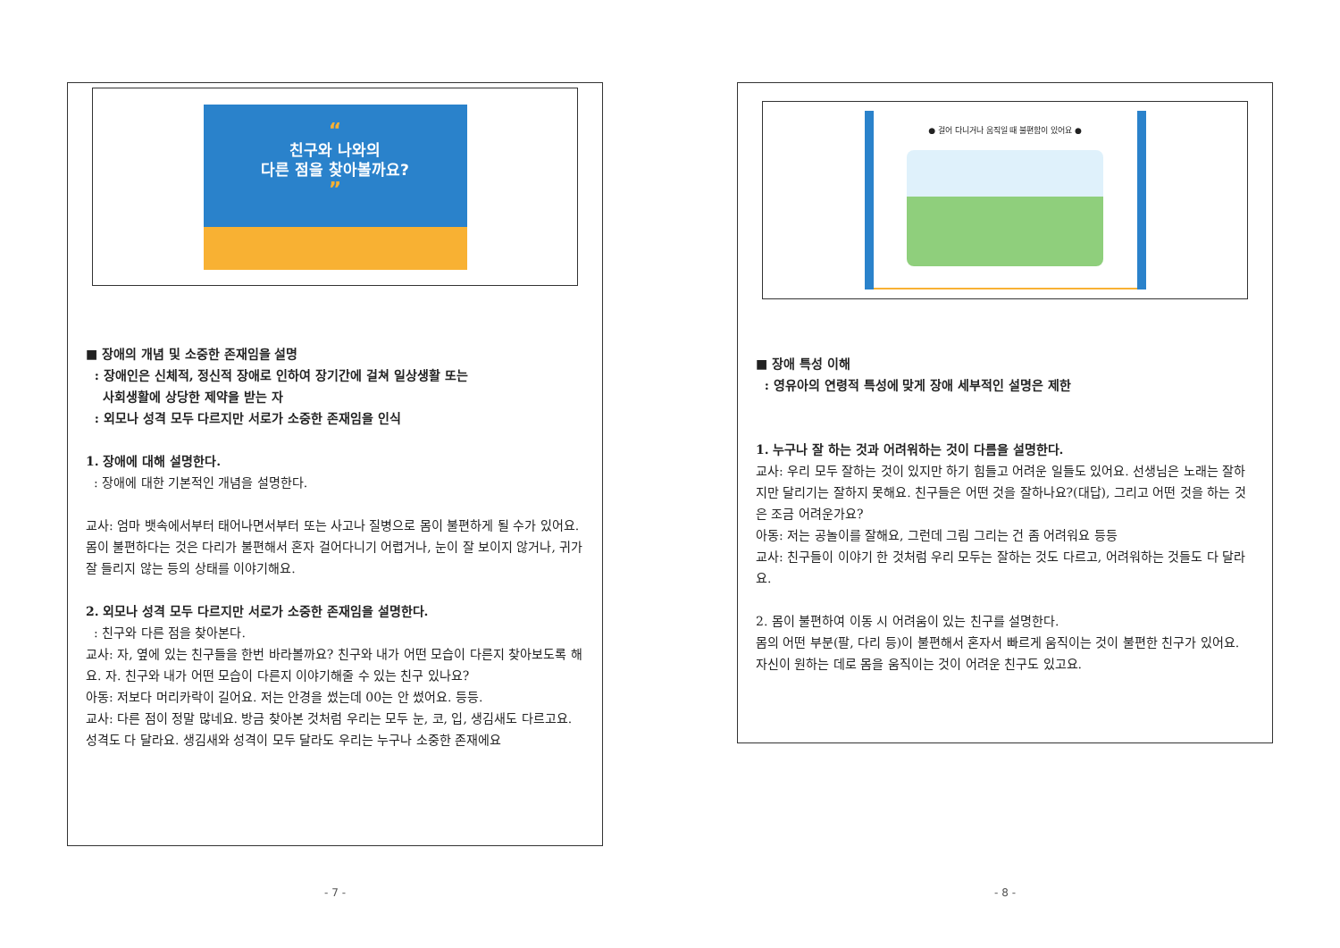“
친구와 나와의
다른 점을 찾아볼까요?
”
■ 장애의 개념 및 소중한 존재임을 설명
: 장애인은 신체적, 정신적 장애로 인하여 장기간에 걸쳐 일상생활 또는
사회생활에 상당한 제약을 받는 자
: 외모나 성격 모두 다르지만 서로가 소중한 존재임을 인식
1. 장애에 대해 설명한다.
: 장애에 대한 기본적인 개념을 설명한다.
교사: 엄마 뱃속에서부터 태어나면서부터 또는 사고나 질병으로 몸이 불편하게 될 수가 있어요. 몸이 불편하다는 것은 다리가 불편해서 혼자 걸어다니기 어렵거나, 눈이 잘 보이지 않거나, 귀가 잘 들리지 않는 등의 상태를 이야기해요.
2. 외모나 성격 모두 다르지만 서로가 소중한 존재임을 설명한다.
: 친구와 다른 점을 찾아본다.
교사: 자, 옆에 있는 친구들을 한번 바라볼까요? 친구와 내가 어떤 모습이 다른지 찾아보도록 해요. 자. 친구와 내가 어떤 모습이 다른지 이야기해줄 수 있는 친구 있나요?
아동: 저보다 머리카락이 길어요. 저는 안경을 썼는데 00는 안 썼어요. 등등.
교사: 다른 점이 정말 많네요. 방금 찾아본 것처럼 우리는 모두 눈, 코, 입, 생김새도 다르고요. 성격도 다 달라요. 생김새와 성격이 모두 달라도 우리는 누구나 소중한 존재에요
- 7 -
● 걸어 다니거나 움직일 때 불편함이 있어요 ●
■ 장애 특성 이해
: 영유아의 연령적 특성에 맞게 장애 세부적인 설명은 제한
1. 누구나 잘 하는 것과 어려워하는 것이 다름을 설명한다.
교사: 우리 모두 잘하는 것이 있지만 하기 힘들고 어려운 일들도 있어요. 선생님은 노래는 잘하지만 달리기는 잘하지 못해요. 친구들은 어떤 것을 잘하나요?(대답), 그리고 어떤 것을 하는 것은 조금 어려운가요?
아동: 저는 공놀이를 잘해요, 그런데 그림 그리는 건 좀 어려워요 등등
교사: 친구들이 이야기 한 것처럼 우리 모두는 잘하는 것도 다르고, 어려워하는 것들도 다 달라요.
2. 몸이 불편하여 이동 시 어려움이 있는 친구를 설명한다.
몸의 어떤 부분(팔, 다리 등)이 불편해서 혼자서 빠르게 움직이는 것이 불편한 친구가 있어요. 자신이 원하는 데로 몸을 움직이는 것이 어려운 친구도 있고요.
- 8 -